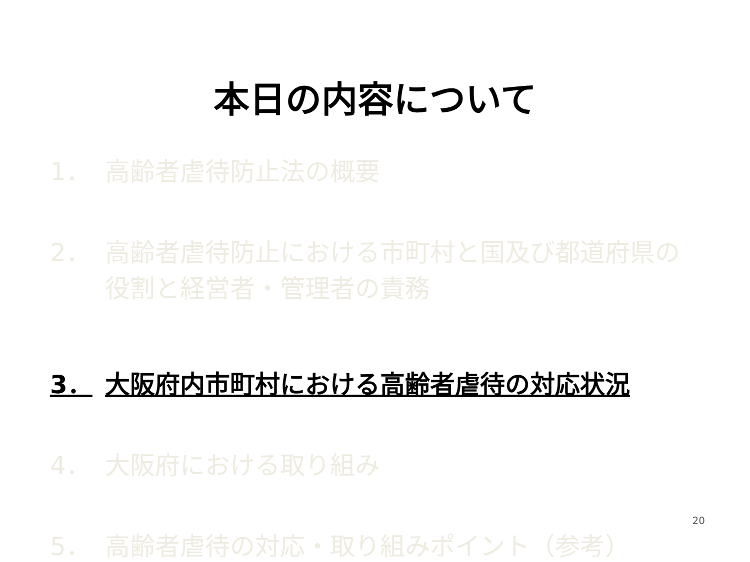本日の内容について
1． 高齢者虐待防止法の概要
2． 高齢者虐待防止における市町村と国及び都道府県の役割と経営者・管理者の責務
3． 大阪府内市町村における高齢者虐待の対応状況
4． 大阪府における取り組み
5． 高齢者虐待の対応・取り組みポイント（参考）
20